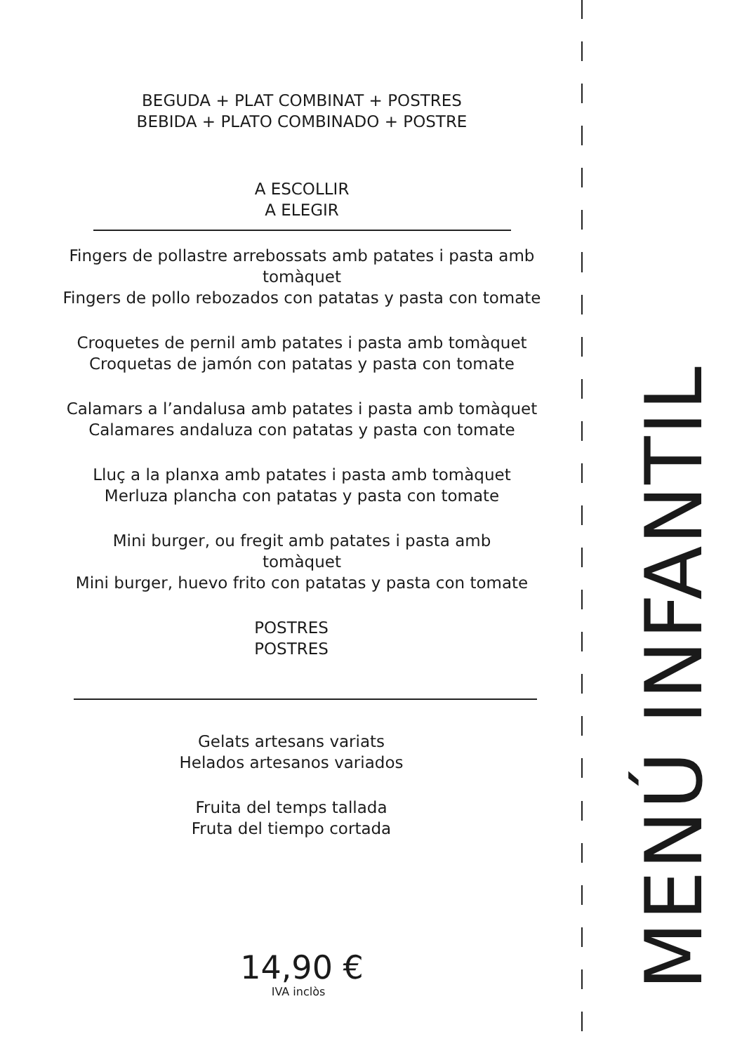BEGUDA + PLAT COMBINAT + POSTRES
BEBIDA + PLATO COMBINADO + POSTRE
A ESCOLLIR
A ELEGIR
Fingers de pollastre arrebossats amb patates i pasta amb
tomàquet
Fingers de pollo rebozados con patatas y pasta con tomate
Croquetes de pernil amb patates i pasta amb tomàquet
Croquetas de jamón con patatas y pasta con tomate
Calamars a l’andalusa amb patates i pasta amb tomàquet
Calamares andaluza con patatas y pasta con tomate
Lluç a la planxa amb patates i pasta amb tomàquet
Merluza plancha con patatas y pasta con tomate
Mini burger, ou fregit amb patates i pasta amb
tomàquet
Mini burger, huevo frito con patatas y pasta con tomate
POSTRES
POSTRES
Gelats artesans variats
Helados artesanos variados
Fruita del temps tallada
Fruta del tiempo cortada
14,90 €
IVA inclòs
MENÚ INFANTIL